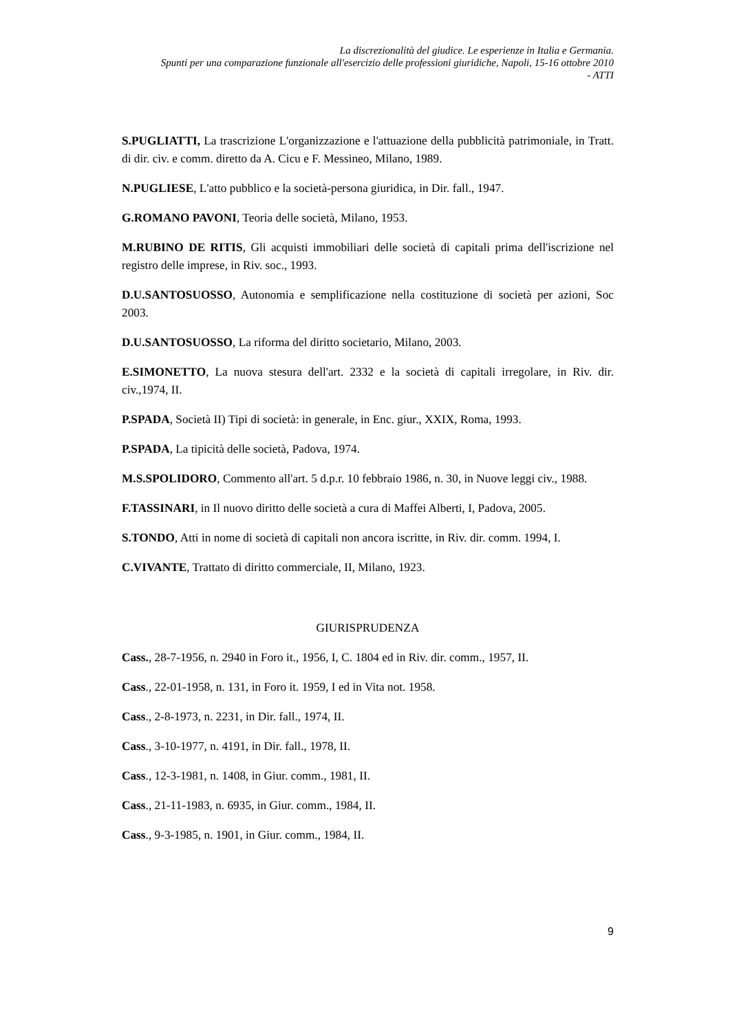La discrezionalità del giudice. Le esperienze in Italia e Germania.
Spunti per una comparazione funzionale all'esercizio delle professioni giuridiche, Napoli, 15-16 ottobre 2010
- ATTI
S.PUGLIATTI, La trascrizione L'organizzazione e l'attuazione della pubblicità patrimoniale, in Tratt. di dir. civ. e comm. diretto da A. Cicu e F. Messineo, Milano, 1989.
N.PUGLIESE, L'atto pubblico e la società-persona giuridica, in Dir. fall., 1947.
G.ROMANO PAVONI, Teoria delle società, Milano, 1953.
M.RUBINO DE RITIS, Gli acquisti immobiliari delle società di capitali prima dell'iscrizione nel registro delle imprese, in Riv. soc., 1993.
D.U.SANTOSUOSSO, Autonomia e semplificazione nella costituzione di società per azioni, Soc 2003.
D.U.SANTOSUOSSO, La riforma del diritto societario, Milano, 2003.
E.SIMONETTO, La nuova stesura dell'art. 2332 e la società di capitali irregolare, in Riv. dir. civ.,1974, II.
P.SPADA, Società II) Tipi di società: in generale, in Enc. giur., XXIX, Roma, 1993.
P.SPADA, La tipicità delle società, Padova, 1974.
M.S.SPOLIDORO, Commento all'art. 5 d.p.r. 10 febbraio 1986, n. 30, in Nuove leggi civ., 1988.
F.TASSINARI, in Il nuovo diritto delle società a cura di Maffei Alberti, I, Padova, 2005.
S.TONDO, Atti in nome di società di capitali non ancora iscritte, in Riv. dir. comm. 1994, I.
C.VIVANTE, Trattato di diritto commerciale, II, Milano, 1923.
GIURISPRUDENZA
Cass., 28-7-1956, n. 2940 in Foro it., 1956, I, C. 1804 ed in Riv. dir. comm., 1957, II.
Cass., 22-01-1958, n. 131, in Foro it. 1959, I ed in Vita not. 1958.
Cass., 2-8-1973, n. 2231, in Dir. fall., 1974, II.
Cass., 3-10-1977, n. 4191, in Dir. fall., 1978, II.
Cass., 12-3-1981, n. 1408, in Giur. comm., 1981, II.
Cass., 21-11-1983, n. 6935, in Giur. comm., 1984, II.
Cass., 9-3-1985, n. 1901, in Giur. comm., 1984, II.
9